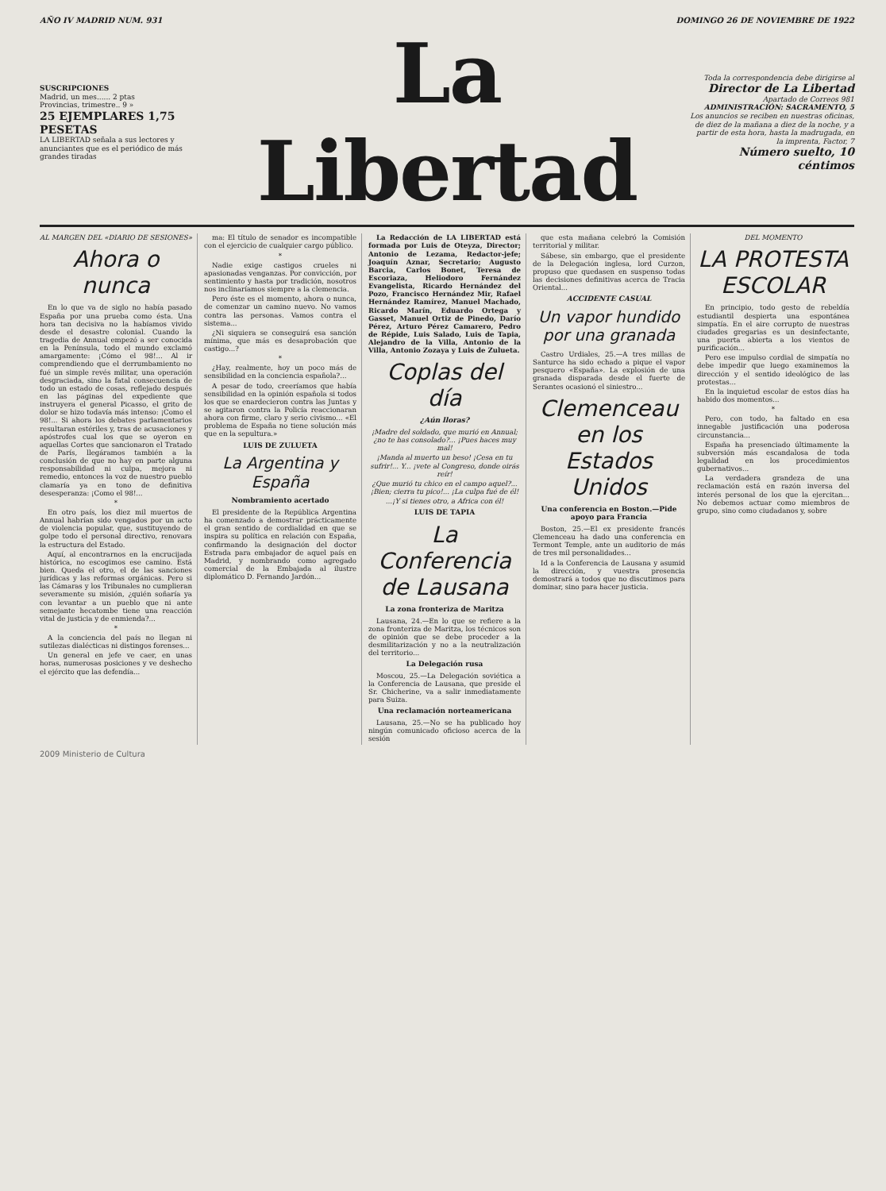AÑO IV MADRID NUM. 931 DOMINGO 26 DE NOVIEMBRE DE 1922
SUSCRIPCIONES
Madrid, un mes...... 2 ptas
Provincias, trimestre.. 9 »
25 EJEMPLARES 1,75 PESETAS
LA LIBERTAD señala a sus lectores y anunciantes que es el periódico de más grandes tiradas
La Libertad
Toda la correspondencia debe dirigirse al
Director de La Libertad
Apartado de Correos 981
ADMINISTRACIÓN: SACRAMENTO, 5
Los anuncios se reciben en nuestras oficinas, de diez de la mañana a diez de la noche, y a partir de esta hora, hasta la madrugada, en la imprenta, Factor, 7
Número suelto, 10 céntimos
AL MARGEN DEL «DIARIO DE SESIONES»
Ahora o nunca
En lo que va de siglo no había pasado España por una prueba como ésta. Una hora tan decisiva no la habíamos vivido desde el desastre colonial. Cuando la tragedia de Annual empezó a ser conocida en la Península, todo el mundo exclamó amargamente: ¡Cómo el 98!... Al ir comprendiendo que el derrumbamiento no fué un simple revés militar, una operación desgraciada, sino la fatal consecuencia de todo un estado de cosas, reflejado después en las páginas del expediente que instruyera el general Picasso, el grito de dolor se hizo todavía más intenso: ¡Como el 98!... Si ahora los debates parlamentarios resultaran estériles y, tras de acusaciones y apóstrofes cual los que se oyeron en aquellas Cortes que sancionaron el Tratado de París, llegáramos también a la conclusión de que no hay en parte alguna responsabilidad ni culpa, mejora ni remedio, entonces la voz de nuestro pueblo clamaría ya en tono de definitiva desesperanza: ¡Como el 98!...
*
En otro país, los diez mil muertos de Annual habrían sido vengados por un acto de violencia popular, que, sustituyendo de golpe todo el personal directivo, renovara la estructura del Estado.
Aquí, al encontrarnos en la encrucijada histórica, no escogimos ese camino. Está bien. Queda el otro, el de las sanciones jurídicas y las reformas orgánicas. Pero si las Cámaras y los Tribunales no cumplieran severamente su misión, ¿quién soñaría ya con levantar a un pueblo que ni ante semejante hecatombe tiene una reacción vital de justicia y de enmienda?...
*
A la conciencia del país no llegan ni sutilezas dialécticas ni distingos forenses...
Un general en jefe ve caer, en unas horas, numerosas posiciones y ve deshecho el ejército que las defendía...
ma: El título de senador es incompatible con el ejercicio de cualquier cargo público.
*
Nadie exige castigos crueles ni apasionadas venganzas. Por convicción, por sentimiento y hasta por tradición, nosotros nos inclinaríamos siempre a la clemencia.
Pero éste es el momento, ahora o nunca, de comenzar un camino nuevo. No vamos contra las personas. Vamos contra el sistema...
¿Ni siquiera se conseguirá esa sanción mínima, que más es desaprobación que castigo...?
*
¿Hay, realmente, hoy un poco más de sensibilidad en la conciencia española?...
A pesar de todo, creeríamos que había sensibilidad en la opinión española si todos los que se enardecieron contra las Juntas y se agitaron contra la Policía reaccionaran ahora con firme, claro y serio civismo... «El problema de España no tiene solución más que en la sepultura.»
LUIS DE ZULUETA
La Argentina y España
Nombramiento acertado
El presidente de la República Argentina ha comenzado a demostrar prácticamente el gran sentido de cordialidad en que se inspira su política en relación con España, confirmando la designación del doctor Estrada para embajador de aquel país en Madrid, y nombrando como agregado comercial de la Embajada al ilustre diplomático D. Fernando Jardón...
La Redacción de LA LIBERTAD está formada por Luis de Oteyza, Director; Antonio de Lezama, Redactor-jefe; Joaquín Aznar, Secretario; Augusto Barcia, Carlos Bonet, Teresa de Escoriaza, Heliodoro Fernández Evangelista, Ricardo Hernández del Pozo, Francisco Hernández Mir, Rafael Hernández Ramírez, Manuel Machado, Ricardo Marín, Eduardo Ortega y Gasset, Manuel Ortiz de Pinedo, Darío Pérez, Arturo Pérez Camarero, Pedro de Répide, Luis Salado, Luis de Tapia, Alejandro de la Villa, Antonio de la Villa, Antonio Zozaya y Luis de Zulueta.
Coplas del día
¿Aún lloras?
¡Madre del soldado, que murió en Annual; ¿no te has consolado?... ¡Pues haces muy mal!
¡Manda al muerto un beso! ¡Cesa en tu sufrir!... Y... ¡vete al Congreso, donde oirás reír!
¿Que murió tu chico en el campo aquel?... ¡Bien; cierra tu pico!... ¡La culpa fué de él!
...¡Y si tienes otro, a Africa con él!
LUIS DE TAPIA
La Conferencia de Lausana
La zona fronteriza de Maritza
Lausana, 24.—En lo que se refiere a la zona fronteriza de Maritza, los técnicos son de opinión que se debe proceder a la desmilitarización y no a la neutralización del territorio...
La Delegación rusa
Moscou, 25.—La Delegación soviética a la Conferencia de Lausana, que preside el Sr. Chicherine, va a salir inmediatamente para Suiza.
Una reclamación norteamericana
Lausana, 25.—No se ha publicado hoy ningún comunicado oficioso acerca de la sesión
que esta mañana celebró la Comisión territorial y militar.
Sábese, sin embargo, que el presidente de la Delegación inglesa, lord Curzon, propuso que quedasen en suspenso todas las decisiones definitivas acerca de Tracia Oriental...
ACCIDENTE CASUAL
Un vapor hundido por una granada
Castro Urdiales, 25.—A tres millas de Santurce ha sido echado a pique el vapor pesquero «España». La explosión de una granada disparada desde el fuerte de Serantes ocasionó el siniestro...
Clemenceau en los Estados Unidos
Una conferencia en Boston.—Pide apoyo para Francia
Boston, 25.—El ex presidente francés Clemenceau ha dado una conferencia en Termont Temple, ante un auditorio de más de tres mil personalidades...
Id a la Conferencia de Lausana y asumid la dirección, y vuestra presencia demostrará a todos que no discutimos para dominar, sino para hacer justicia.
DEL MOMENTO
LA PROTESTA ESCOLAR
En principio, todo gesto de rebeldía estudiantil despierta una espontánea simpatía. En el aire corrupto de nuestras ciudades gregarias es un desinfectante, una puerta abierta a los vientos de purificación...
Pero ese impulso cordial de simpatía no debe impedir que luego examinemos la dirección y el sentido ideológico de las protestas...
En la inquietud escolar de estos días ha habido dos momentos...
*
Pero, con todo, ha faltado en esa innegable justificación una poderosa circunstancia...
España ha presenciado últimamente la subversión más escandalosa de toda legalidad en los procedimientos gubernativos...
La verdadera grandeza de una reclamación está en razón inversa del interés personal de los que la ejercitan... No debemos actuar como miembros de grupo, sino como ciudadanos y, sobre
2009 Ministerio de Cultura